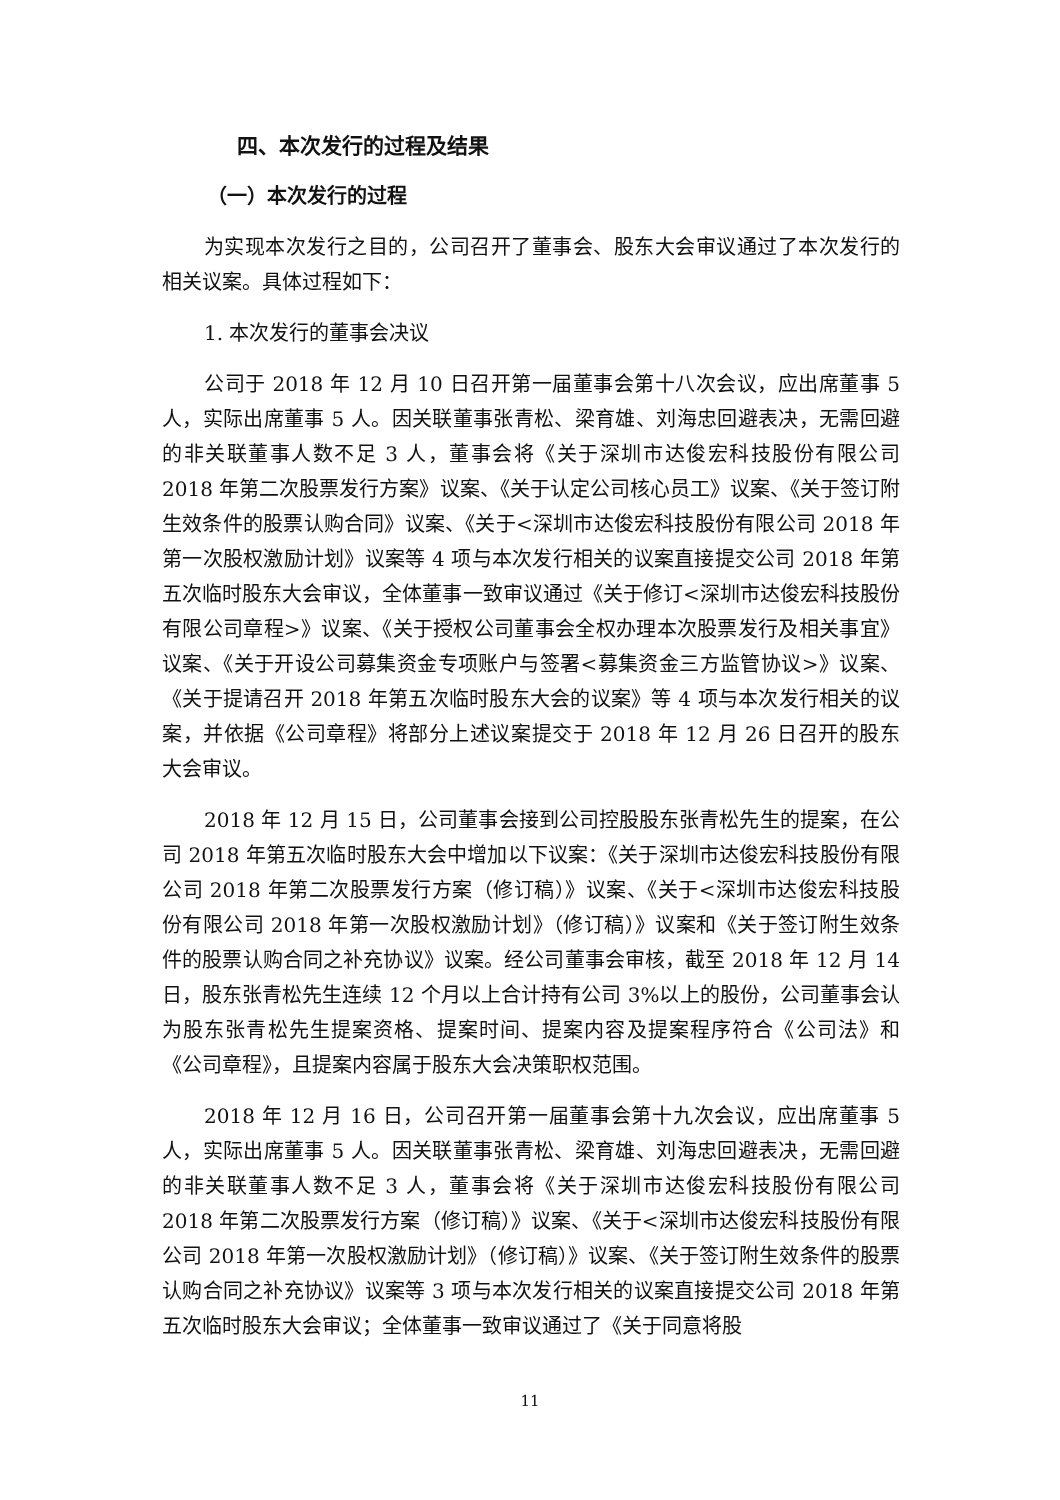四、本次发行的过程及结果
（一）本次发行的过程
为实现本次发行之目的，公司召开了董事会、股东大会审议通过了本次发行的相关议案。具体过程如下：
1. 本次发行的董事会决议
公司于 2018 年 12 月 10 日召开第一届董事会第十八次会议，应出席董事 5 人，实际出席董事 5 人。因关联董事张青松、梁育雄、刘海忠回避表决，无需回避的非关联董事人数不足 3 人，董事会将《关于深圳市达俊宏科技股份有限公司 2018 年第二次股票发行方案》议案、《关于认定公司核心员工》议案、《关于签订附生效条件的股票认购合同》议案、《关于<深圳市达俊宏科技股份有限公司 2018 年第一次股权激励计划》议案等 4 项与本次发行相关的议案直接提交公司 2018 年第五次临时股东大会审议，全体董事一致审议通过《关于修订<深圳市达俊宏科技股份有限公司章程>》议案、《关于授权公司董事会全权办理本次股票发行及相关事宜》议案、《关于开设公司募集资金专项账户与签署<募集资金三方监管协议>》议案、《关于提请召开 2018 年第五次临时股东大会的议案》等 4 项与本次发行相关的议案，并依据《公司章程》将部分上述议案提交于 2018 年 12 月 26 日召开的股东大会审议。
2018 年 12 月 15 日，公司董事会接到公司控股股东张青松先生的提案，在公司 2018 年第五次临时股东大会中增加以下议案：《关于深圳市达俊宏科技股份有限公司 2018 年第二次股票发行方案（修订稿）》议案、《关于<深圳市达俊宏科技股份有限公司 2018 年第一次股权激励计划》（修订稿）》议案和《关于签订附生效条件的股票认购合同之补充协议》议案。经公司董事会审核，截至 2018 年 12 月 14 日，股东张青松先生连续 12 个月以上合计持有公司 3%以上的股份，公司董事会认为股东张青松先生提案资格、提案时间、提案内容及提案程序符合《公司法》和《公司章程》，且提案内容属于股东大会决策职权范围。
2018 年 12 月 16 日，公司召开第一届董事会第十九次会议，应出席董事 5 人，实际出席董事 5 人。因关联董事张青松、梁育雄、刘海忠回避表决，无需回避的非关联董事人数不足 3 人，董事会将《关于深圳市达俊宏科技股份有限公司 2018 年第二次股票发行方案（修订稿）》议案、《关于<深圳市达俊宏科技股份有限公司 2018 年第一次股权激励计划》（修订稿）》议案、《关于签订附生效条件的股票认购合同之补充协议》议案等 3 项与本次发行相关的议案直接提交公司 2018 年第五次临时股东大会审议；全体董事一致审议通过了《关于同意将股
11